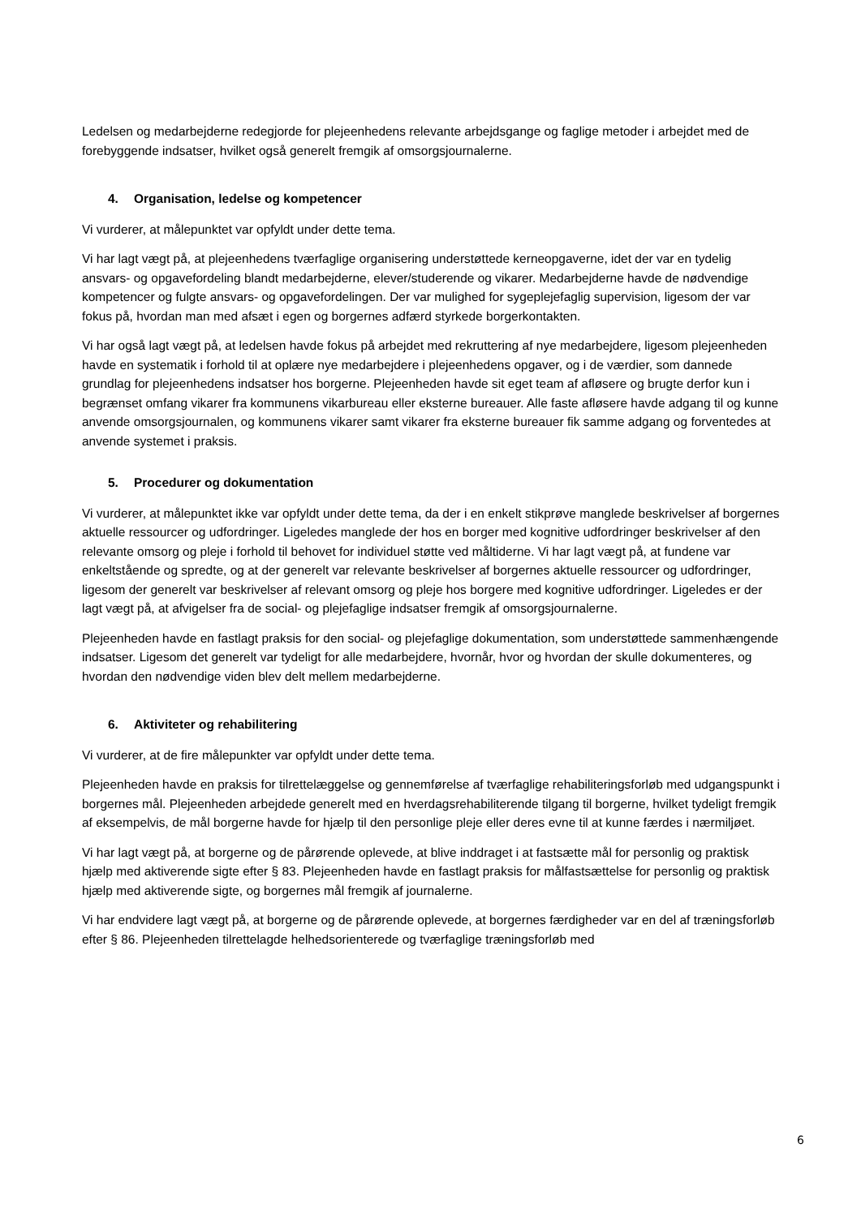Ledelsen og medarbejderne redegjorde for plejeenhedens relevante arbejdsgange og faglige metoder i arbejdet med de forebyggende indsatser, hvilket også generelt fremgik af omsorgsjournalerne.
4. Organisation, ledelse og kompetencer
Vi vurderer, at målepunktet var opfyldt under dette tema.
Vi har lagt vægt på, at plejeenhedens tværfaglige organisering understøttede kerneopgaverne, idet der var en tydelig ansvars- og opgavefordeling blandt medarbejderne, elever/studerende og vikarer. Medarbejderne havde de nødvendige kompetencer og fulgte ansvars- og opgavefordelingen. Der var mulighed for sygeplejefaglig supervision, ligesom der var fokus på, hvordan man med afsæt i egen og borgernes adfærd styrkede borgerkontakten.
Vi har også lagt vægt på, at ledelsen havde fokus på arbejdet med rekruttering af nye medarbejdere, ligesom plejeenheden havde en systematik i forhold til at oplære nye medarbejdere i plejeenhedens opgaver, og i de værdier, som dannede grundlag for plejeenhedens indsatser hos borgerne. Plejeenheden havde sit eget team af afløsere og brugte derfor kun i begrænset omfang vikarer fra kommunens vikarbureau eller eksterne bureauer. Alle faste afløsere havde adgang til og kunne anvende omsorgsjournalen, og kommunens vikarer samt vikarer fra eksterne bureauer fik samme adgang og forventedes at anvende systemet i praksis.
5. Procedurer og dokumentation
Vi vurderer, at målepunktet ikke var opfyldt under dette tema, da der i en enkelt stikprøve manglede beskrivelser af borgernes aktuelle ressourcer og udfordringer. Ligeledes manglede der hos en borger med kognitive udfordringer beskrivelser af den relevante omsorg og pleje i forhold til behovet for individuel støtte ved måltiderne. Vi har lagt vægt på, at fundene var enkeltstående og spredte, og at der generelt var relevante beskrivelser af borgernes aktuelle ressourcer og udfordringer, ligesom der generelt var beskrivelser af relevant omsorg og pleje hos borgere med kognitive udfordringer. Ligeledes er der lagt vægt på, at afvigelser fra de social- og plejefaglige indsatser fremgik af omsorgsjournalerne.
Plejeenheden havde en fastlagt praksis for den social- og plejefaglige dokumentation, som understøttede sammenhængende indsatser. Ligesom det generelt var tydeligt for alle medarbejdere, hvornår, hvor og hvordan der skulle dokumenteres, og hvordan den nødvendige viden blev delt mellem medarbejderne.
6. Aktiviteter og rehabilitering
Vi vurderer, at de fire målepunkter var opfyldt under dette tema.
Plejeenheden havde en praksis for tilrettelæggelse og gennemførelse af tværfaglige rehabiliteringsforløb med udgangspunkt i borgernes mål. Plejeenheden arbejdede generelt med en hverdagsrehabiliterende tilgang til borgerne, hvilket tydeligt fremgik af eksempelvis, de mål borgerne havde for hjælp til den personlige pleje eller deres evne til at kunne færdes i nærmiljøet.
Vi har lagt vægt på, at borgerne og de pårørende oplevede, at blive inddraget i at fastsætte mål for personlig og praktisk hjælp med aktiverende sigte efter § 83. Plejeenheden havde en fastlagt praksis for målfastsættelse for personlig og praktisk hjælp med aktiverende sigte, og borgernes mål fremgik af journalerne.
Vi har endvidere lagt vægt på, at borgerne og de pårørende oplevede, at borgernes færdigheder var en del af træningsforløb efter § 86. Plejeenheden tilrettelagde helhedsorienterede og tværfaglige træningsforløb med
6